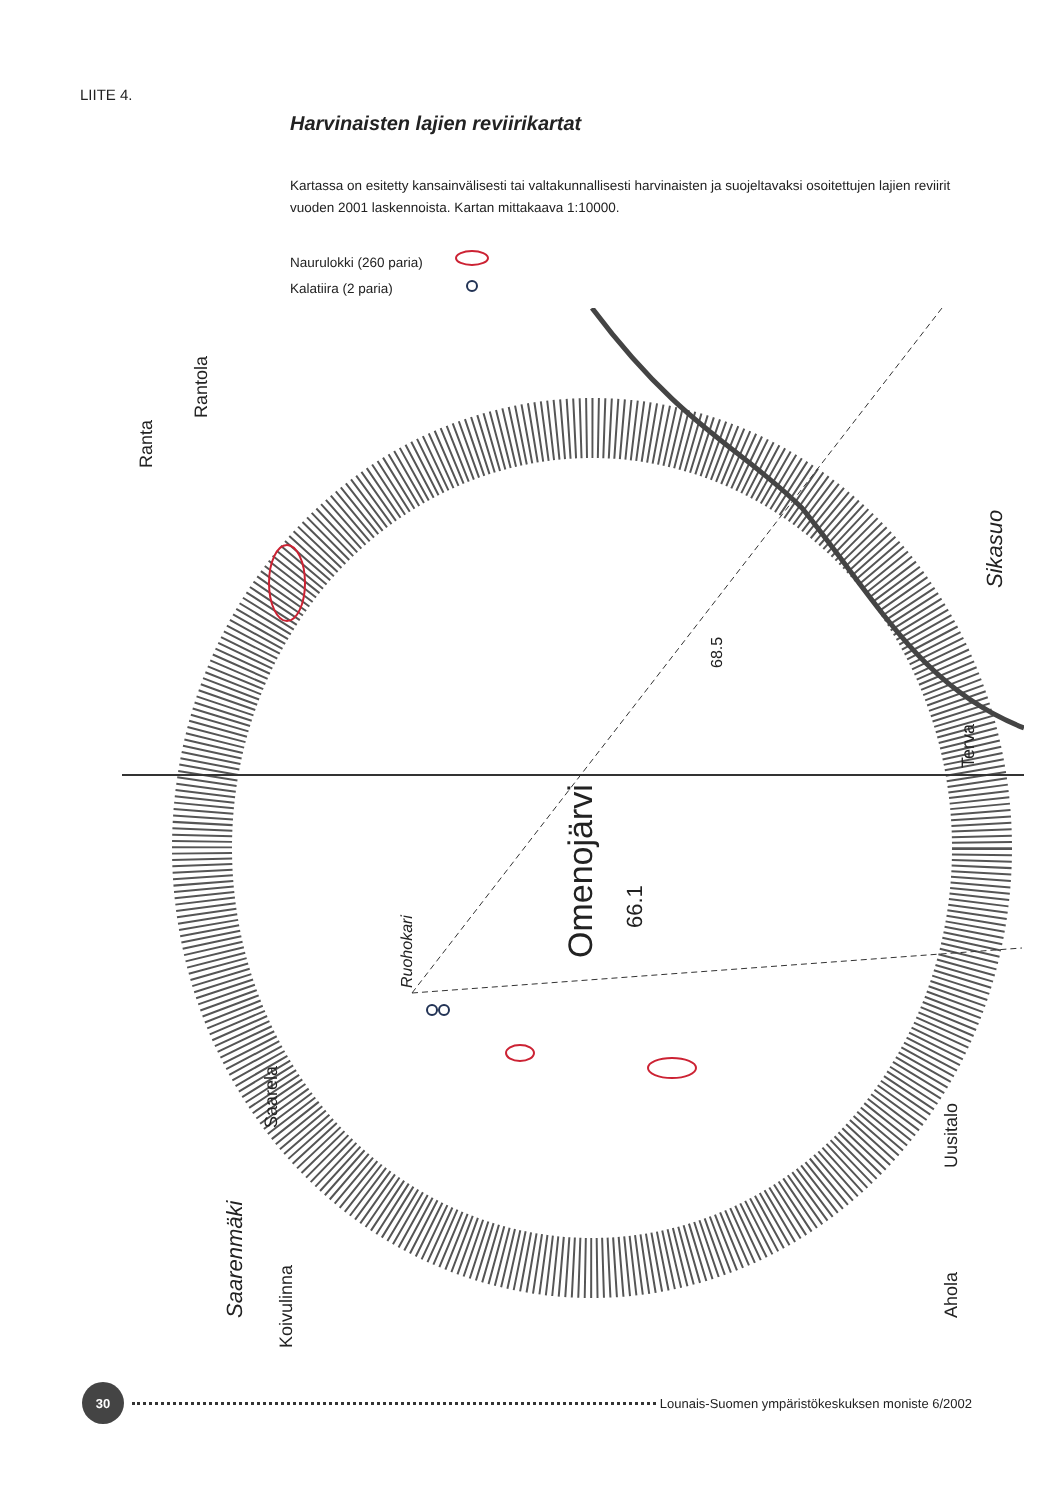LIITE 4.
Harvinaisten lajien reviirikartat
Kartassa on esitetty kansainvälisesti tai valtakunnallisesti harvinaisten ja suojeltavaksi osoitettujen lajien reviirit vuoden 2001 laskennoista. Kartan mittakaava 1:10000.
Naurulokki (260 paria)
Kalatiira (2 paria)
Omenojärvi
66.1
Ruohokari
68.5
Sikasuo
Terva
Uusitalo
Ahola
Ranta
Rantola
Saarela
Saarenmäki
Koivulinna
30
Lounais-Suomen ympäristökeskuksen moniste 6/2002